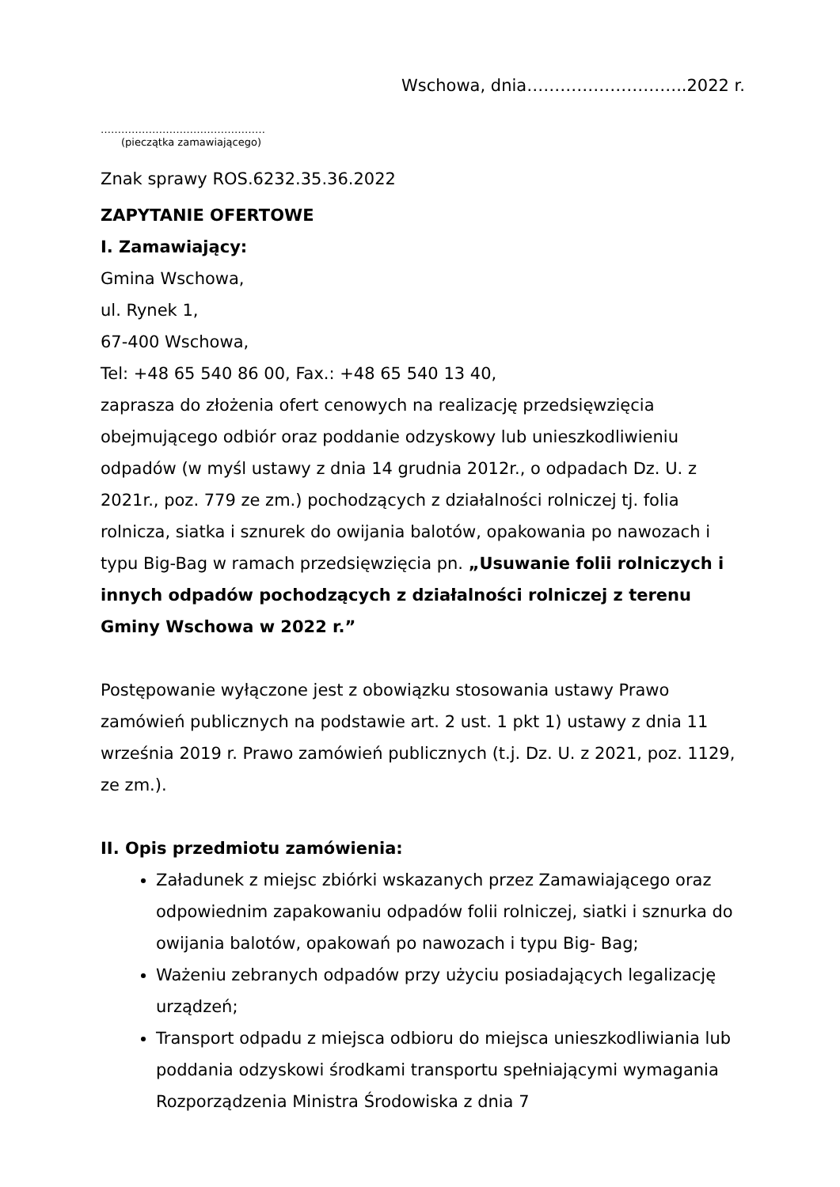Wschowa, dnia………………………..2022 r.
…………………………………………
(pieczątka zamawiającego)
Znak sprawy ROS.6232.35.36.2022
ZAPYTANIE OFERTOWE
I. Zamawiający:
Gmina Wschowa,
ul. Rynek 1,
67-400 Wschowa,
Tel: +48 65 540 86 00, Fax.: +48 65 540 13 40,
zaprasza do złożenia ofert cenowych na realizację przedsięwzięcia obejmującego odbiór oraz poddanie odzyskowy lub unieszkodliwieniu odpadów (w myśl ustawy z dnia 14 grudnia 2012r., o odpadach Dz. U. z 2021r., poz. 779 ze zm.) pochodzących z działalności rolniczej tj. folia rolnicza, siatka i sznurek do owijania balotów, opakowania po nawozach i typu Big-Bag w ramach przedsięwzięcia pn. „Usuwanie folii rolniczych i innych odpadów pochodzących z działalności rolniczej z terenu Gminy Wschowa w 2022 r.”
Postępowanie wyłączone jest z obowiązku stosowania ustawy Prawo zamówień publicznych na podstawie art. 2 ust. 1 pkt 1) ustawy z dnia 11 września 2019 r. Prawo zamówień publicznych (t.j. Dz. U. z 2021, poz. 1129, ze zm.).
II. Opis przedmiotu zamówienia:
Załadunek z miejsc zbiórki wskazanych przez Zamawiającego oraz odpowiednim zapakowaniu odpadów folii rolniczej, siatki i sznurka do owijania balotów, opakowań po nawozach i typu Big- Bag;
Ważeniu zebranych odpadów przy użyciu posiadających legalizację urządzeń;
Transport odpadu z miejsca odbioru do miejsca unieszkodliwiania lub poddania odzyskowi środkami transportu spełniającymi wymagania Rozporządzenia Ministra Środowiska z dnia 7